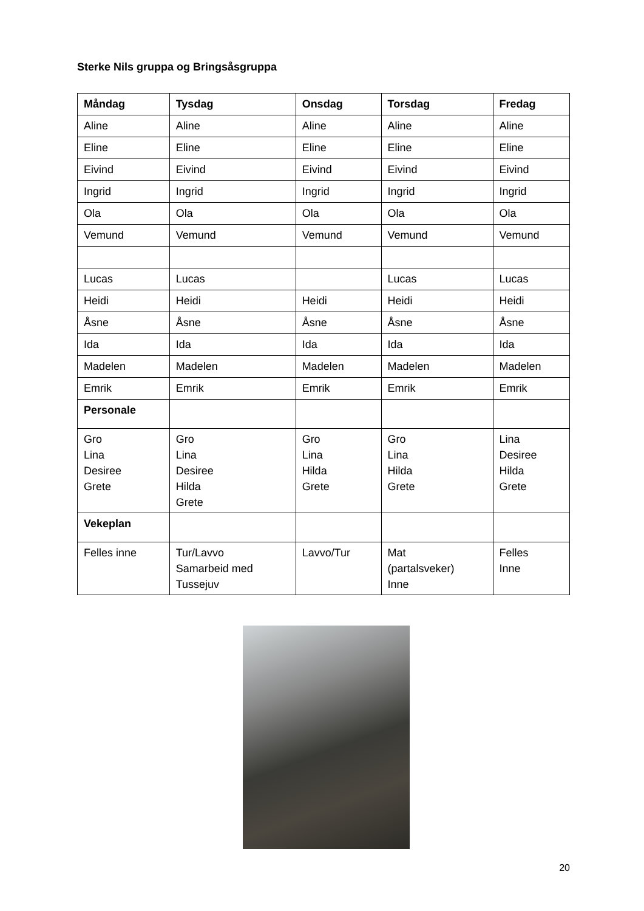Sterke Nils gruppa og Bringsåsgruppa
| Måndag | Tysdag | Onsdag | Torsdag | Fredag |
| --- | --- | --- | --- | --- |
| Aline | Aline | Aline | Aline | Aline |
| Eline | Eline | Eline | Eline | Eline |
| Eivind | Eivind | Eivind | Eivind | Eivind |
| Ingrid | Ingrid | Ingrid | Ingrid | Ingrid |
| Ola | Ola | Ola | Ola | Ola |
| Vemund | Vemund | Vemund | Vemund | Vemund |
| Lucas | Lucas | | Lucas | Lucas |
| Heidi | Heidi | Heidi | Heidi | Heidi |
| Åsne | Åsne | Åsne | Åsne | Åsne |
| Ida | Ida | Ida | Ida | Ida |
| Madelen | Madelen | Madelen | Madelen | Madelen |
| Emrik | Emrik | Emrik | Emrik | Emrik |
| Personale | | | | |
| Gro Lina Desiree Grete | Gro Lina Desiree Hilda Grete | Gro Lina Hilda Grete | Gro Lina Hilda Grete | Lina Desiree Hilda Grete |
| Vekeplan | | | | |
| Felles inne | Tur/Lavvo Samarbeid med Tussejuv | Lavvo/Tur | Mat (partalsveker) Inne | Felles Inne |
20